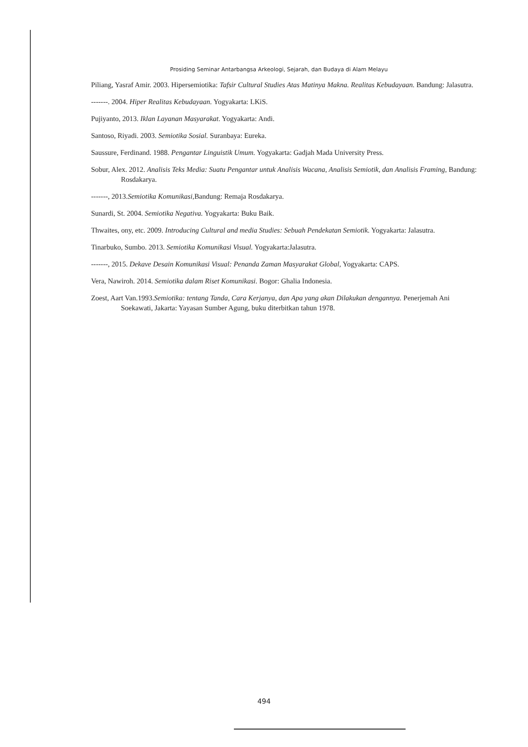Prosiding Seminar Antarbangsa Arkeologi, Sejarah, dan Budaya di Alam Melayu
Piliang, Yasraf Amir. 2003. Hipersemiotika: Tafsir Cultural Studies Atas Matinya Makna. Realitas Kebudayaan. Bandung: Jalasutra.
-------. 2004. Hiper Realitas Kebudayaan. Yogyakarta: LKiS.
Pujiyanto, 2013. Iklan Layanan Masyarakat. Yogyakarta: Andi.
Santoso, Riyadi. 2003. Semiotika Sosial. Suranbaya: Eureka.
Saussure, Ferdinand. 1988. Pengantar Linguistik Umum. Yogyakarta: Gadjah Mada University Press.
Sobur, Alex. 2012. Analisis Teks Media: Suatu Pengantar untuk Analisis Wacana, Analisis Semiotik, dan Analisis Framing, Bandung: Rosdakarya.
-------, 2013.Semiotika Komunikasi, Bandung: Remaja Rosdakarya.
Sunardi, St. 2004. Semiotika Negativa. Yogyakarta: Buku Baik.
Thwaites, ony, etc. 2009. Introducing Cultural and media Studies: Sebuah Pendekatan Semiotik. Yogyakarta: Jalasutra.
Tinarbuko, Sumbo. 2013. Semiotika Komunikasi Visual. Yogyakarta:Jalasutra.
-------, 2015. Dekave Desain Komunikasi Visual: Penanda Zaman Masyarakat Global, Yogyakarta: CAPS.
Vera, Nawiroh. 2014. Semiotika dalam Riset Komunikasi. Bogor: Ghalia Indonesia.
Zoest, Aart Van.1993.Semiotika: tentang Tanda, Cara Kerjanya, dan Apa yang akan Dilakukan dengannya. Penerjemah Ani Soekawati, Jakarta: Yayasan Sumber Agung, buku diterbitkan tahun 1978.
494